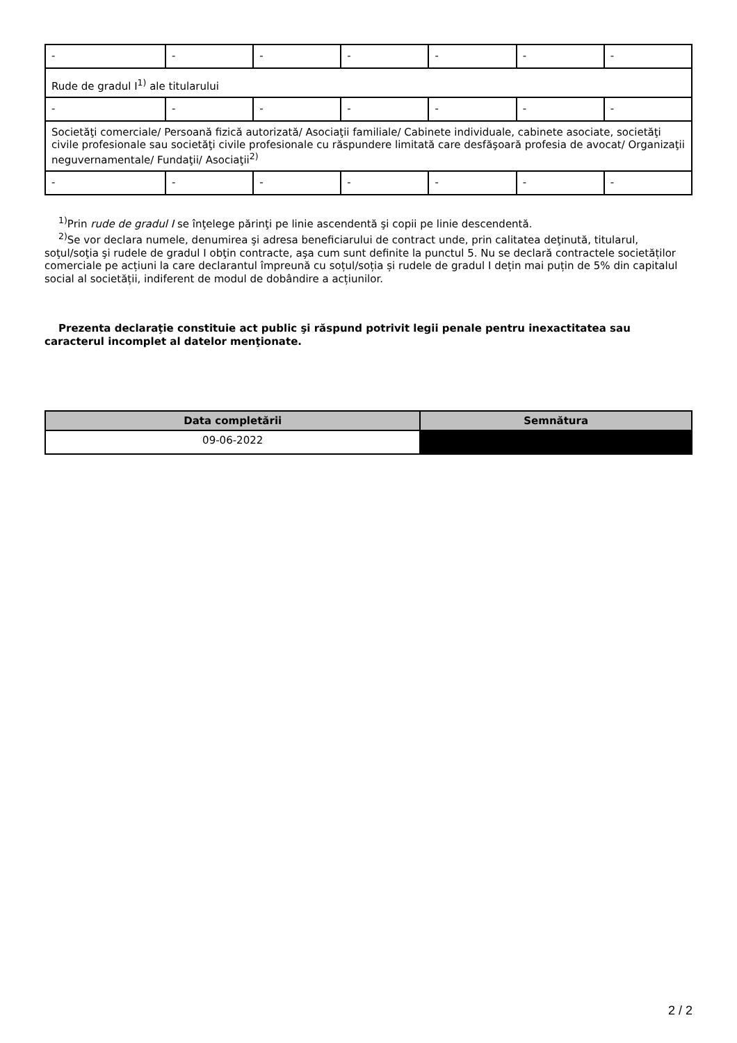| - | - | - | - | - | - | - |
| Rude de gradul I<sup>1)</sup> ale titularului | | | | | | |
| - | - | - | - | - | - | - |
| Societăţi comerciale/ Persoană fizică autorizată/ Asociaţii familiale/ Cabinete individuale, cabinete asociate, societăţi civile profesionale sau societăţi civile profesionale cu răspundere limitată care desfăşoară profesia de avocat/ Organizaţii neguvernamentale/ Fundaţii/ Asociaţii<sup>2)</sup> | | | | | | |
| - | - | - | - | - | - | - |
<sup>1)</sup> Prin rude de gradul I se înţelege părinţi pe linie ascendentă şi copii pe linie descendentă.
<sup>2)</sup> Se vor declara numele, denumirea şi adresa beneficiarului de contract unde, prin calitatea deţinută, titularul, soţul/soţia şi rudele de gradul I obţin contracte, aşa cum sunt definite la punctul 5. Nu se declară contractele societăților comerciale pe acțiuni la care declarantul împreună cu soțul/soția și rudele de gradul I dețin mai puțin de 5% din capitalul social al societății, indiferent de modul de dobândire a acțiunilor.
Prezenta declaraţie constituie act public şi răspund potrivit legii penale pentru inexactitatea sau caracterul incomplet al datelor menţionate.
| Data completării | Semnătura |
| --- | --- |
| 09-06-2022 | |
2 / 2